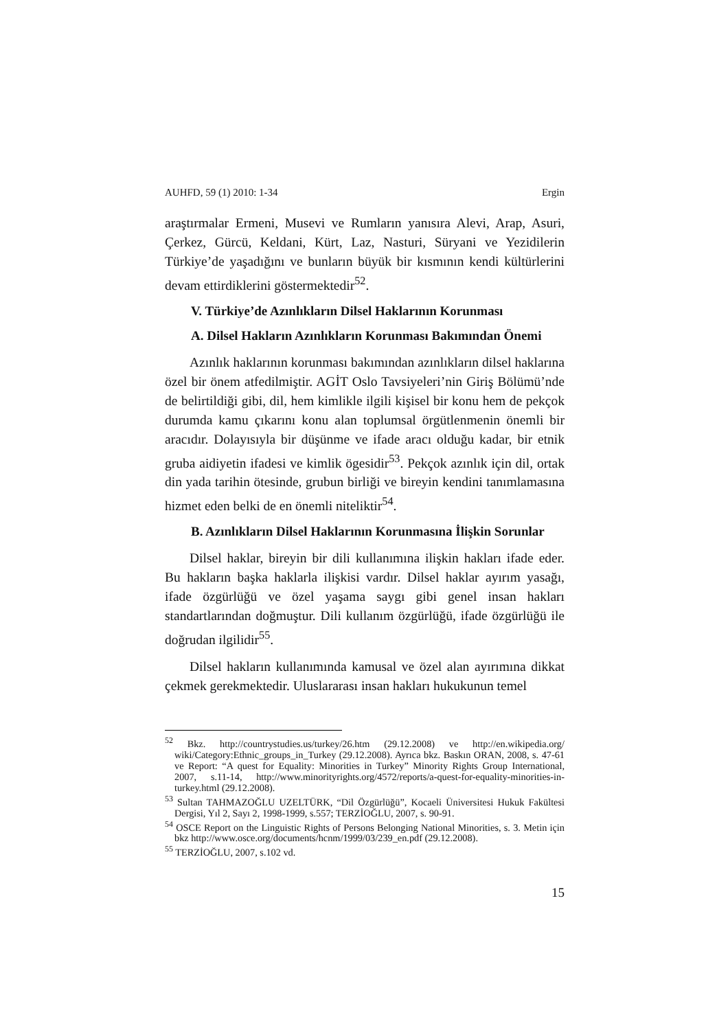AUHFD, 59 (1) 2010: 1-34 Ergin
araştırmalar Ermeni, Musevi ve Rumların yanısıra Alevi, Arap, Asuri, Çerkez, Gürcü, Keldani, Kürt, Laz, Nasturi, Süryani ve Yezidilerin Türkiye’de yaşadığını ve bunların büyük bir kısmının kendi kültürlerini devam ettirdiklerini göstermektedir<sup>52</sup>.
V. Türkiye’de Azınlıkların Dilsel Haklarının Korunması
A. Dilsel Hakların Azınlıkların Korunması Bakımından Önemi
Azınlık haklarının korunması bakımından azınlıkların dilsel haklarına özel bir önem atfedilmiştir. AGİT Oslo Tavsiyeleri’nin Giriş Bölümü’nde de belirtildiği gibi, dil, hem kimlikle ilgili kişisel bir konu hem de pekçok durumda kamu çıkarını konu alan toplumsal örgütlenmenin önemli bir aracıdır. Dolayısıyla bir düşünme ve ifade aracı olduğu kadar, bir etnik gruba aidiyetin ifadesi ve kimlik ögesidir<sup>53</sup>. Pekçok azınlık için dil, ortak din yada tarihin ötesinde, grubun birliği ve bireyin kendini tanımlamasına hizmet eden belki de en önemli niteliktir<sup>54</sup>.
B. Azınlıkların Dilsel Haklarının Korunmasına İlişkin Sorunlar
Dilsel haklar, bireyin bir dili kullanımına ilişkin hakları ifade eder. Bu hakların başka haklarla ilişkisi vardır. Dilsel haklar ayırım yasağı, ifade özgürlüğü ve özel yaşama saygı gibi genel insan hakları standartlarından doğmuştur. Dili kullanım özgürlüğü, ifade özgürlüğü ile doğrudan ilgilidir<sup>55</sup>.
Dilsel hakların kullanımında kamusal ve özel alan ayırımına dikkat çekmek gerekmektedir. Uluslararası insan hakları hukukunun temel
<sup>52</sup> Bkz. http://countrystudies.us/turkey/26.htm (29.12.2008) ve http://en.wikipedia.org/ wiki/Category:Ethnic_groups_in_Turkey (29.12.2008). Ayrıca bkz. Baskın ORAN, 2008, s. 47-61 ve Report: “A quest for Equality: Minorities in Turkey” Minority Rights Group International, 2007, s.11-14, http://www.minorityrights.org/4572/reports/a-quest-for-equality-minorities-in-turkey.html (29.12.2008).
<sup>53</sup> Sultan TAHMAZOĞLU UZELTÜRK, “Dil Özgürlüğü”, Kocaeli Üniversitesi Hukuk Fakültesi Dergisi, Yıl 2, Sayı 2, 1998-1999, s.557; TERZİOĞLU, 2007, s. 90-91.
<sup>54</sup> OSCE Report on the Linguistic Rights of Persons Belonging National Minorities, s. 3. Metin için bkz http://www.osce.org/documents/hcnm/1999/03/239_en.pdf (29.12.2008).
<sup>55</sup> TERZİOĞLU, 2007, s.102 vd.
15